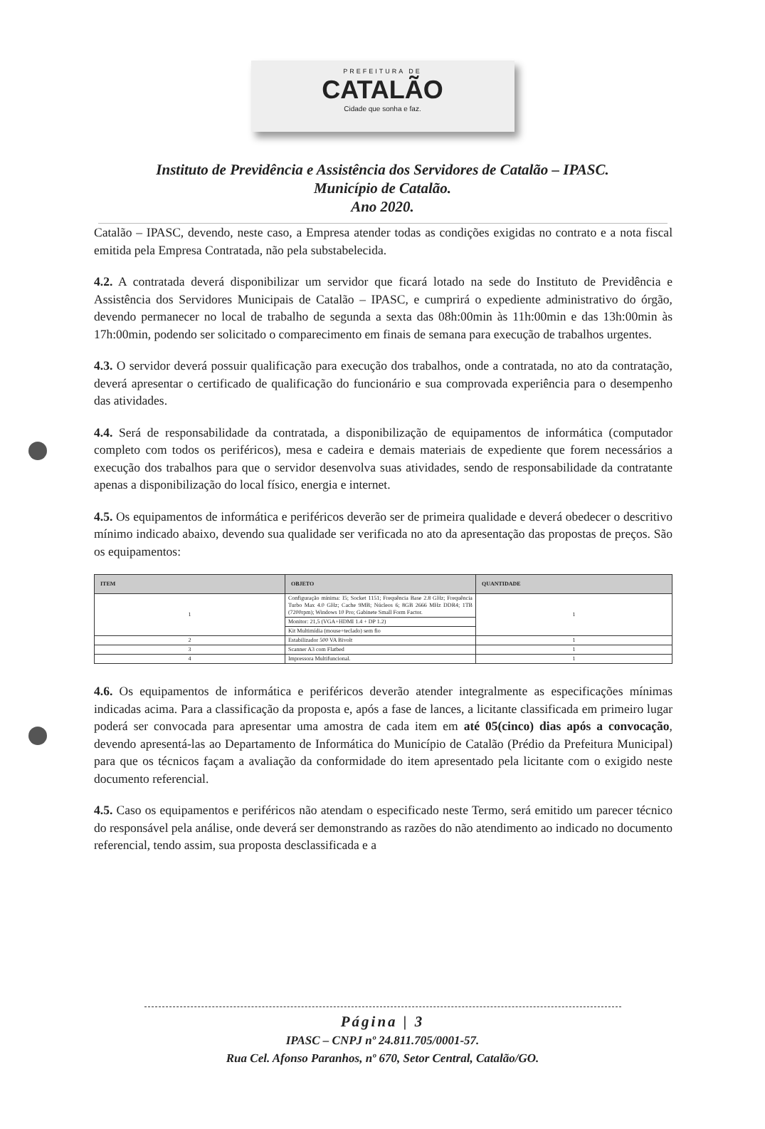PREFEITURA DE
CATALÃO
Cidade que sonha e faz.
Instituto de Previdência e Assistência dos Servidores de Catalão – IPASC.
Município de Catalão.
Ano 2020.
Catalão – IPASC, devendo, neste caso, a Empresa atender todas as condições exigidas no contrato e a nota fiscal emitida pela Empresa Contratada, não pela substabelecida.
4.2. A contratada deverá disponibilizar um servidor que ficará lotado na sede do Instituto de Previdência e Assistência dos Servidores Municipais de Catalão – IPASC, e cumprirá o expediente administrativo do órgão, devendo permanecer no local de trabalho de segunda a sexta das 08h:00min às 11h:00min e das 13h:00min às 17h:00min, podendo ser solicitado o comparecimento em finais de semana para execução de trabalhos urgentes.
4.3. O servidor deverá possuir qualificação para execução dos trabalhos, onde a contratada, no ato da contratação, deverá apresentar o certificado de qualificação do funcionário e sua comprovada experiência para o desempenho das atividades.
4.4. Será de responsabilidade da contratada, a disponibilização de equipamentos de informática (computador completo com todos os periféricos), mesa e cadeira e demais materiais de expediente que forem necessários a execução dos trabalhos para que o servidor desenvolva suas atividades, sendo de responsabilidade da contratante apenas a disponibilização do local físico, energia e internet.
4.5. Os equipamentos de informática e periféricos deverão ser de primeira qualidade e deverá obedecer o descritivo mínimo indicado abaixo, devendo sua qualidade ser verificada no ato da apresentação das propostas de preços. São os equipamentos:
| ITEM | OBJETO | QUANTIDADE |
| --- | --- | --- |
| 1 | Configuração mínima: I5; Socket 1151; Frequência Base 2.8 GHz; Frequência Turbo Max 4.0 GHz; Cache 9MB; Núcleos 6; 8GB 2666 MHz DDR4; 1TB (7200rpm); Windows 10 Pro; Gabinete Small Form Factor. | 1 |
| | Monitor: 21,5 (VGA+HDMI 1.4 + DP 1.2) | |
| | Kit Multimídia (mouse+teclado) sem fio | |
| 2 | Estabilizador 500 VA Bivolt | 1 |
| 3 | Scanner A3 com Flatbed | 1 |
| 4 | Impressora Multifuncional. | 1 |
4.6. Os equipamentos de informática e periféricos deverão atender integralmente as especificações mínimas indicadas acima. Para a classificação da proposta e, após a fase de lances, a licitante classificada em primeiro lugar poderá ser convocada para apresentar uma amostra de cada item em até 05(cinco) dias após a convocação, devendo apresentá-las ao Departamento de Informática do Município de Catalão (Prédio da Prefeitura Municipal) para que os técnicos façam a avaliação da conformidade do item apresentado pela licitante com o exigido neste documento referencial.
4.5. Caso os equipamentos e periféricos não atendam o especificado neste Termo, será emitido um parecer técnico do responsável pela análise, onde deverá ser demonstrando as razões do não atendimento ao indicado no documento referencial, tendo assim, sua proposta desclassificada e a
Página | 3
IPASC – CNPJ nº 24.811.705/0001-57.
Rua Cel. Afonso Paranhos, nº 670, Setor Central, Catalão/GO.